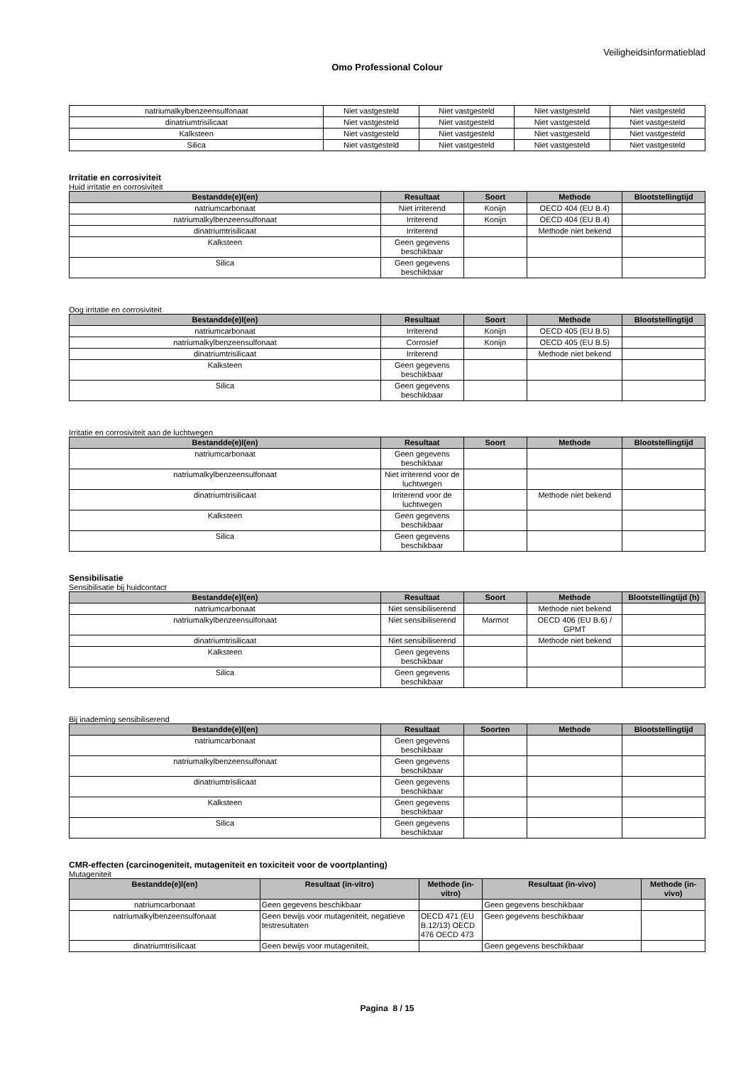Veiligheidsinformatieblad
Omo Professional Colour
| natriumalkylbenzeensulfonaat | Niet vastgesteld | Niet vastgesteld | Niet vastgesteld | Niet vastgesteld |
| dinatriumtrisilicaat | Niet vastgesteld | Niet vastgesteld | Niet vastgesteld | Niet vastgesteld |
| Kalksteen | Niet vastgesteld | Niet vastgesteld | Niet vastgesteld | Niet vastgesteld |
| Silica | Niet vastgesteld | Niet vastgesteld | Niet vastgesteld | Niet vastgesteld |
Irritatie en corrosiviteit
Huid irritatie en corrosiviteit
| Bestandde(e)l(en) | Resultaat | Soort | Methode | Blootstellingtijd |
| --- | --- | --- | --- | --- |
| natriumcarbonaat | Niet irriterend | Konijn | OECD 404 (EU B.4) | |
| natriumalkylbenzeensulfonaat | Irriterend | Konijn | OECD 404 (EU B.4) | |
| dinatriumtrisilicaat | Irriterend | | Methode niet bekend | |
| Kalksteen | Geen gegevens beschikbaar | | | |
| Silica | Geen gegevens beschikbaar | | | |
Oog irritatie en corrosiviteit
| Bestandde(e)l(en) | Resultaat | Soort | Methode | Blootstellingtijd |
| --- | --- | --- | --- | --- |
| natriumcarbonaat | Irriterend | Konijn | OECD 405 (EU B.5) | |
| natriumalkylbenzeensulfonaat | Corrosief | Konijn | OECD 405 (EU B.5) | |
| dinatriumtrisilicaat | Irriterend | | Methode niet bekend | |
| Kalksteen | Geen gegevens beschikbaar | | | |
| Silica | Geen gegevens beschikbaar | | | |
Irritatie en corrosiviteit aan de luchtwegen
| Bestandde(e)l(en) | Resultaat | Soort | Methode | Blootstellingtijd |
| --- | --- | --- | --- | --- |
| natriumcarbonaat | Geen gegevens beschikbaar | | | |
| natriumalkylbenzeensulfonaat | Niet irriterend voor de luchtwegen | | | |
| dinatriumtrisilicaat | Irriterend voor de luchtwegen | | Methode niet bekend | |
| Kalksteen | Geen gegevens beschikbaar | | | |
| Silica | Geen gegevens beschikbaar | | | |
Sensibilisatie
Sensibilisatie bij huidcontact
| Bestandde(e)l(en) | Resultaat | Soort | Methode | Blootstellingtijd (h) |
| --- | --- | --- | --- | --- |
| natriumcarbonaat | Niet sensibiliserend | | Methode niet bekend | |
| natriumalkylbenzeensulfonaat | Niet sensibiliserend | Marmot | OECD 406 (EU B.6) / GPMT | |
| dinatriumtrisilicaat | Niet sensibiliserend | | Methode niet bekend | |
| Kalksteen | Geen gegevens beschikbaar | | | |
| Silica | Geen gegevens beschikbaar | | | |
Bij inademing sensibiliserend
| Bestandde(e)l(en) | Resultaat | Soorten | Methode | Blootstellingtijd |
| --- | --- | --- | --- | --- |
| natriumcarbonaat | Geen gegevens beschikbaar | | | |
| natriumalkylbenzeensulfonaat | Geen gegevens beschikbaar | | | |
| dinatriumtrisilicaat | Geen gegevens beschikbaar | | | |
| Kalksteen | Geen gegevens beschikbaar | | | |
| Silica | Geen gegevens beschikbaar | | | |
CMR-effecten (carcinogeniteit, mutageniteit en toxiciteit voor de voortplanting)
Mutageniteit
| Bestandde(e)l(en) | Resultaat (in-vitro) | Methode (in-vitro) | Resultaat (in-vivo) | Methode (in-vivo) |
| --- | --- | --- | --- | --- |
| natriumcarbonaat | Geen gegevens beschikbaar | | Geen gegevens beschikbaar | |
| natriumalkylbenzeensulfonaat | Geen bewijs voor mutageniteit, negatieve testresultaten | OECD 471 (EU B.12/13) OECD 476 OECD 473 | Geen gegevens beschikbaar | |
| dinatriumtrisilicaat | Geen bewijs voor mutageniteit, | | Geen gegevens beschikbaar | |
Pagina 8 / 15